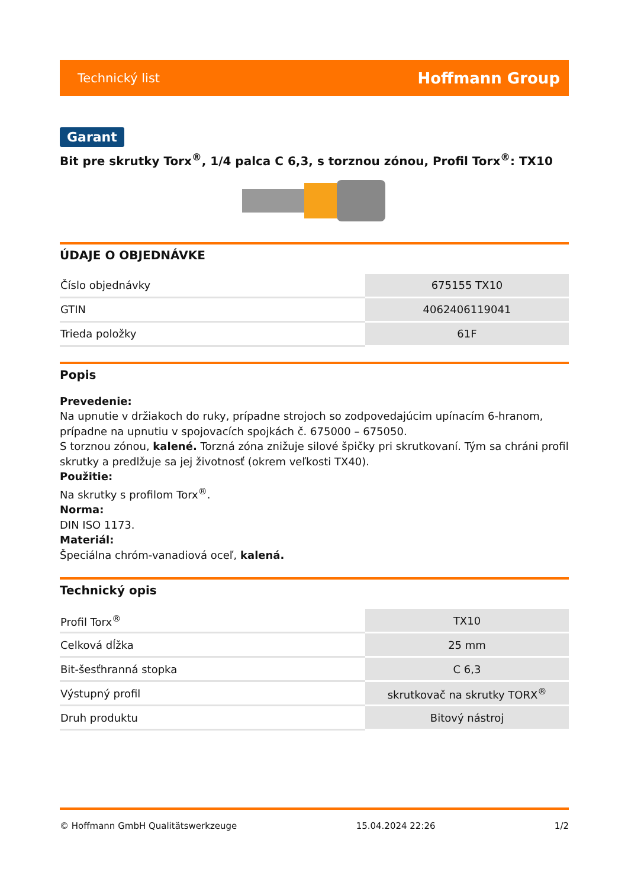Technický list Hoffmann Group
Garant
Bit pre skrutky Torx<sup>®</sup>, 1/4 palca C 6,3, s torznou zónou, Profil Torx<sup>®</sup>: TX10
ÚDAJE O OBJEDNÁVKE
| Číslo objednávky | 675155 TX10 |
| GTIN | 4062406119041 |
| Trieda položky | 61F |
Popis
Prevedenie:
Na upnutie v držiakoch do ruky, prípadne strojoch so zodpovedajúcim upínacím 6-hranom, prípadne na upnutiu v spojovacích spojkách č. 675000 – 675050.
S torznou zónou, kalené. Torzná zóna znižuje silové špičky pri skrutkovaní. Tým sa chráni profil skrutky a predlžuje sa jej životnosť (okrem veľkosti TX40).
Použitie:
Na skrutky s profilom Torx<sup>®</sup>.
Norma:
DIN ISO 1173.
Materiál:
Špeciálna chróm-vanadiová oceľ, kalená.
Technický opis
| Profil Torx<sup>®</sup> | TX10 |
| Celková dĺžka | 25 mm |
| Bit-šesťhranná stopka | C 6,3 |
| Výstupný profil | skrutkovač na skrutky TORX<sup>®</sup> |
| Druh produktu | Bitový nástroj |
© Hoffmann GmbH Qualitätswerkzeuge 15.04.2024 22:26 1/2